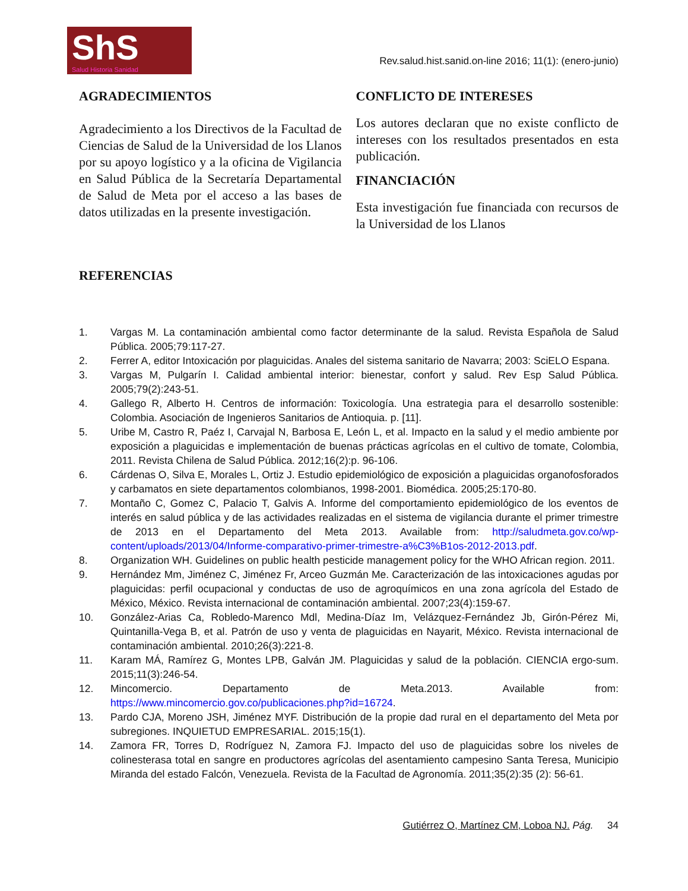ShS
Salud Historia Sanidad
Rev.salud.hist.sanid.on-line 2016; 11(1): (enero-junio)
AGRADECIMIENTOS
Agradecimiento a los Directivos de la Facultad de Ciencias de Salud de la Universidad de los Llanos por su apoyo logístico y a la oficina de Vigilancia en Salud Pública de la Secretaría Departamental de Salud de Meta por el acceso a las bases de datos utilizadas en la presente investigación.
CONFLICTO DE INTERESES
Los autores declaran que no existe conflicto de intereses con los resultados presentados en esta publicación.
FINANCIACIÓN
Esta investigación fue financiada con recursos de la Universidad de los Llanos
REFERENCIAS
1. Vargas M. La contaminación ambiental como factor determinante de la salud. Revista Española de Salud Pública. 2005;79:117-27.
2. Ferrer A, editor Intoxicación por plaguicidas. Anales del sistema sanitario de Navarra; 2003: SciELO Espana.
3. Vargas M, Pulgarín I. Calidad ambiental interior: bienestar, confort y salud. Rev Esp Salud Pública. 2005;79(2):243-51.
4. Gallego R, Alberto H. Centros de información: Toxicología. Una estrategia para el desarrollo sostenible: Colombia. Asociación de Ingenieros Sanitarios de Antioquia. p. [11].
5. Uribe M, Castro R, Paéz I, Carvajal N, Barbosa E, León L, et al. Impacto en la salud y el medio ambiente por exposición a plaguicidas e implementación de buenas prácticas agrícolas en el cultivo de tomate, Colombia, 2011. Revista Chilena de Salud Pública. 2012;16(2):p. 96-106.
6. Cárdenas O, Silva E, Morales L, Ortiz J. Estudio epidemiológico de exposición a plaguicidas organofosforados y carbamatos en siete departamentos colombianos, 1998-2001. Biomédica. 2005;25:170-80.
7. Montaño C, Gomez C, Palacio T, Galvis A. Informe del comportamiento epidemiológico de los eventos de interés en salud pública y de las actividades realizadas en el sistema de vigilancia durante el primer trimestre de 2013 en el Departamento del Meta 2013. Available from: http://saludmeta.gov.co/wp-content/uploads/2013/04/Informe-comparativo-primer-trimestre-a%C3%B1os-2012-2013.pdf.
8. Organization WH. Guidelines on public health pesticide management policy for the WHO African region. 2011.
9. Hernández Mm, Jiménez C, Jiménez Fr, Arceo Guzmán Me. Caracterización de las intoxicaciones agudas por plaguicidas: perfil ocupacional y conductas de uso de agroquímicos en una zona agrícola del Estado de México, México. Revista internacional de contaminación ambiental. 2007;23(4):159-67.
10. González-Arias Ca, Robledo-Marenco Mdl, Medina-Díaz Im, Velázquez-Fernández Jb, Girón-Pérez Mi, Quintanilla-Vega B, et al. Patrón de uso y venta de plaguicidas en Nayarit, México. Revista internacional de contaminación ambiental. 2010;26(3):221-8.
11. Karam MÁ, Ramírez G, Montes LPB, Galván JM. Plaguicidas y salud de la población. CIENCIA ergo-sum. 2015;11(3):246-54.
12. Mincomercio. Departamento de Meta.2013. Available from: https://www.mincomercio.gov.co/publicaciones.php?id=16724.
13. Pardo CJA, Moreno JSH, Jiménez MYF. Distribución de la propie dad rural en el departamento del Meta por subregiones. INQUIETUD EMPRESARIAL. 2015;15(1).
14. Zamora FR, Torres D, Rodríguez N, Zamora FJ. Impacto del uso de plaguicidas sobre los niveles de colinesterasa total en sangre en productores agrícolas del asentamiento campesino Santa Teresa, Municipio Miranda del estado Falcón, Venezuela. Revista de la Facultad de Agronomía. 2011;35(2):35 (2): 56-61.
Gutiérrez O, Martínez CM, Loboa NJ. Pág. 34